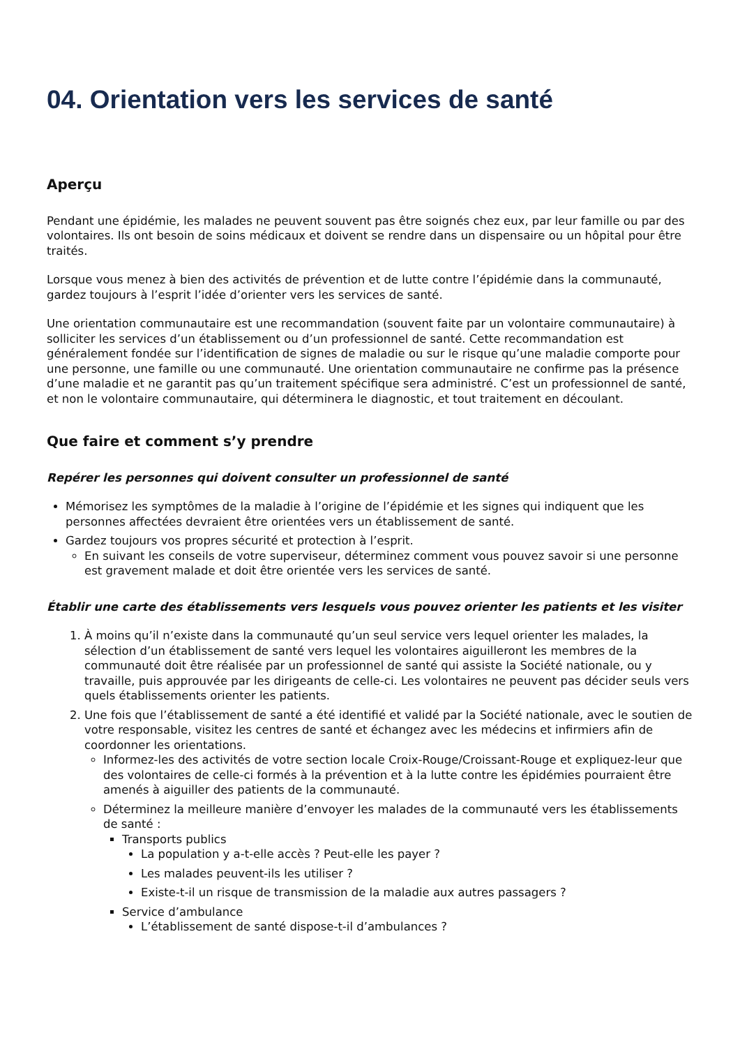04. Orientation vers les services de santé
Aperçu
Pendant une épidémie, les malades ne peuvent souvent pas être soignés chez eux, par leur famille ou par des volontaires. Ils ont besoin de soins médicaux et doivent se rendre dans un dispensaire ou un hôpital pour être traités.
Lorsque vous menez à bien des activités de prévention et de lutte contre l’épidémie dans la communauté, gardez toujours à l’esprit l’idée d’orienter vers les services de santé.
Une orientation communautaire est une recommandation (souvent faite par un volontaire communautaire) à solliciter les services d’un établissement ou d’un professionnel de santé. Cette recommandation est généralement fondée sur l’identification de signes de maladie ou sur le risque qu’une maladie comporte pour une personne, une famille ou une communauté. Une orientation communautaire ne confirme pas la présence d’une maladie et ne garantit pas qu’un traitement spécifique sera administré. C’est un professionnel de santé, et non le volontaire communautaire, qui déterminera le diagnostic, et tout traitement en découlant.
Que faire et comment s’y prendre
Repérer les personnes qui doivent consulter un professionnel de santé
Mémorisez les symptômes de la maladie à l’origine de l’épidémie et les signes qui indiquent que les personnes affectées devraient être orientées vers un établissement de santé.
Gardez toujours vos propres sécurité et protection à l’esprit.
En suivant les conseils de votre superviseur, déterminez comment vous pouvez savoir si une personne est gravement malade et doit être orientée vers les services de santé.
Établir une carte des établissements vers lesquels vous pouvez orienter les patients et les visiter
1. À moins qu’il n’existe dans la communauté qu’un seul service vers lequel orienter les malades, la sélection d’un établissement de santé vers lequel les volontaires aiguilleront les membres de la communauté doit être réalisée par un professionnel de santé qui assiste la Société nationale, ou y travaille, puis approuvée par les dirigeants de celle-ci. Les volontaires ne peuvent pas décider seuls vers quels établissements orienter les patients.
2. Une fois que l’établissement de santé a été identifié et validé par la Société nationale, avec le soutien de votre responsable, visitez les centres de santé et échangez avec les médecins et infirmiers afin de coordonner les orientations.
Informez-les des activités de votre section locale Croix-Rouge/Croissant-Rouge et expliquez-leur que des volontaires de celle-ci formés à la prévention et à la lutte contre les épidémies pourraient être amenés à aiguiller des patients de la communauté.
Déterminez la meilleure manière d’envoyer les malades de la communauté vers les établissements de santé :
Transports publics
La population y a-t-elle accès ? Peut-elle les payer ?
Les malades peuvent-ils les utiliser ?
Existe-t-il un risque de transmission de la maladie aux autres passagers ?
Service d’ambulance
L’établissement de santé dispose-t-il d’ambulances ?